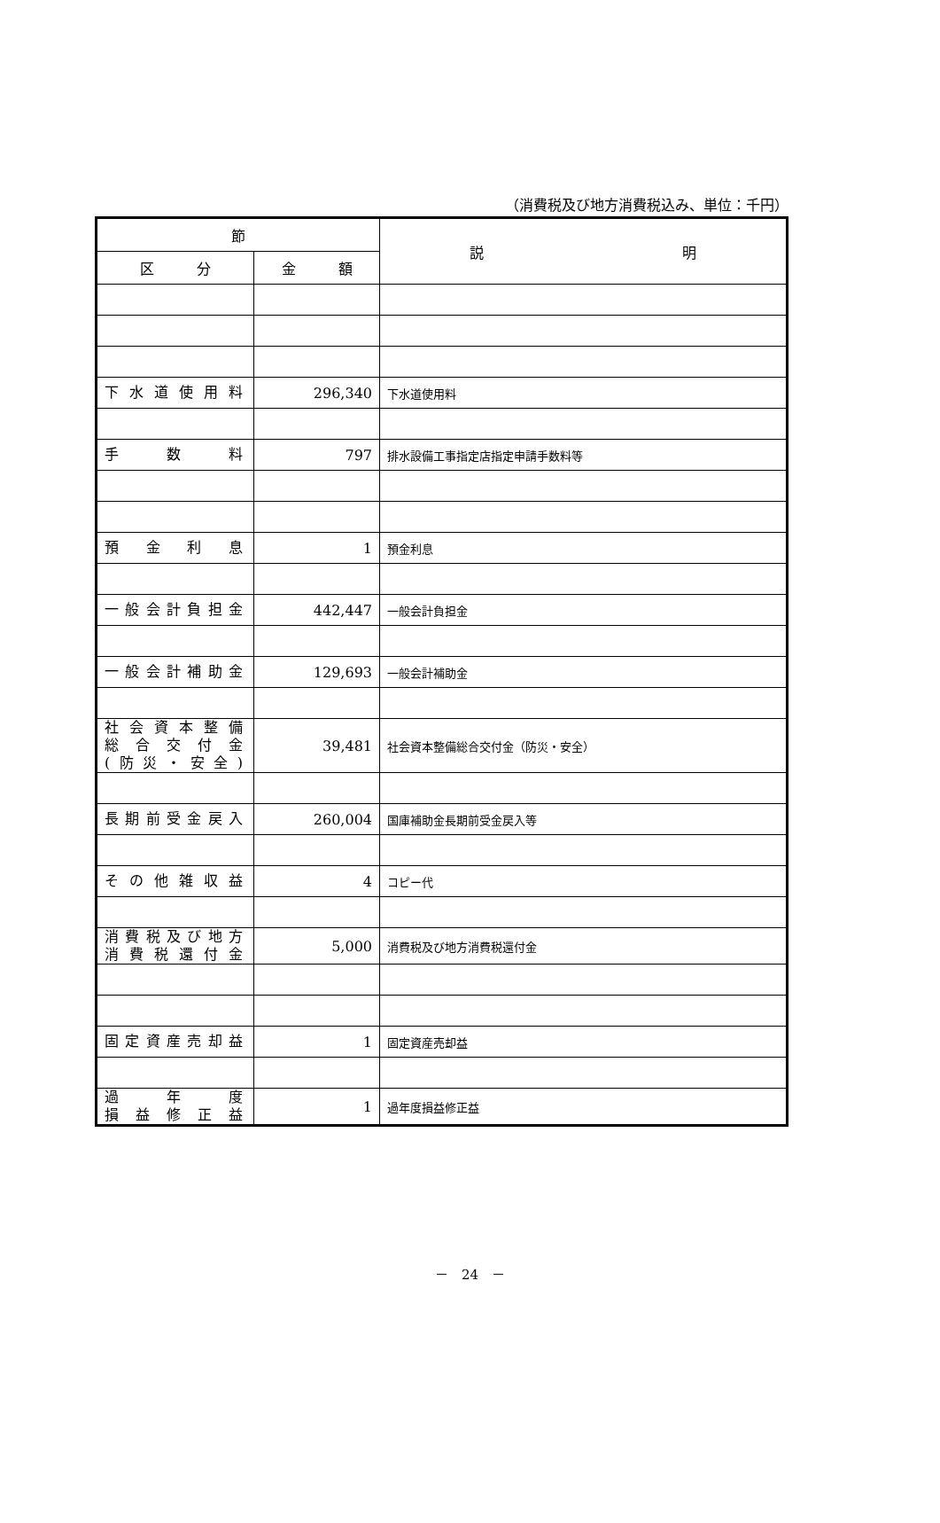（消費税及び地方消費税込み、単位：千円）
| 節 | | 説 明 |
| --- | --- | --- |
| 区 分 | 金 額 | |
| 下水道使用料 | 296,340 | 下水道使用料 |
| 手 数 料 | 797 | 排水設備工事指定店指定申請手数料等 |
| 預金利息 | 1 | 預金利息 |
| 一般会計負担金 | 442,447 | 一般会計負担金 |
| 一般会計補助金 | 129,693 | 一般会計補助金 |
| 社会資本整備 総合交付金 (防災・安全) | 39,481 | 社会資本整備総合交付金（防災・安全） |
| 長期前受金戻入 | 260,004 | 国庫補助金長期前受金戻入等 |
| その他雑収益 | 4 | コピー代 |
| 消費税及び地方 消費税還付金 | 5,000 | 消費税及び地方消費税還付金 |
| 固定資産売却益 | 1 | 固定資産売却益 |
| 過 年 度 損益修正益 | 1 | 過年度損益修正益 |
－　24　－